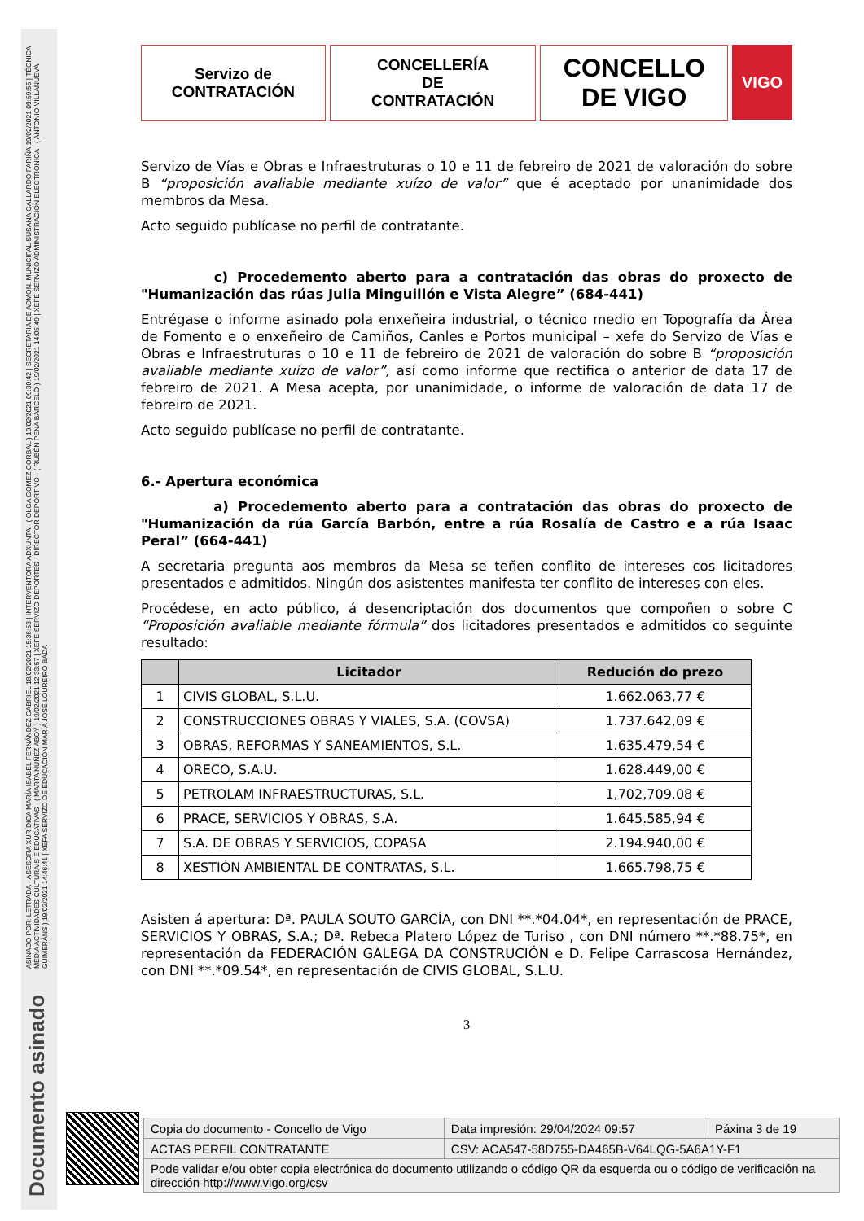ASINADO POR: LETRADA - ASESORA XURÍDICA MARÍA ISABEL FERNÁNDEZ GABRIEL 18/02/2021 15:36:53 | INTERVENTORA ADXUNTA - ( OLGA GOMEZ CORBAL ) 19/02/2021 09:30:42 | SECRETARIA DE ADMON. MUNICIPAL SUSANA GALLARDO FARIÑA 19/02/2021 09:59:55 | TÉCNICA MEDIA ACTIVIDADES CULTURAIS E EDUCATIVAS - ( MARTA NUÑEZ ABOY ) 19/02/2021 12:33:57 | XEFE SERVIZO DEPORTES - DIRECTOR DEPORTIVO - ( RUBÉN PENA BARCELÓ ) 19/02/2021 14:05:49 | XEFE SERVIZO ADMINISTRACIÓN ELECTRÓNICA - ( ANTONIO VILLANUEVA GUIMERÁNS ) 19/02/2021 14:46:41 | XEFA SERVIZO DE EDUCACIÓN MARÍA JOSÉ LOUREIRO BADA
Documento asinado
Servizo de
CONTRATACIÓN
CONCELLERÍA
DE
CONTRATACIÓN
CONCELLO
DE VIGO
VIGO
Servizo de Vías e Obras e Infraestruturas o 10 e 11 de febreiro de 2021 de valoración do sobre B “proposición avaliable mediante xuízo de valor” que é aceptado por unanimidade dos membros da Mesa.
Acto seguido publícase no perfil de contratante.
c) Procedemento aberto para a contratación das obras do proxecto de "Humanización das rúas Julia Minguillón e Vista Alegre” (684-441)
Entrégase o informe asinado pola enxeñeira industrial, o técnico medio en Topografía da Área de Fomento e o enxeñeiro de Camiños, Canles e Portos municipal – xefe do Servizo de Vías e Obras e Infraestruturas o 10 e 11 de febreiro de 2021 de valoración do sobre B “proposición avaliable mediante xuízo de valor”, así como informe que rectifica o anterior de data 17 de febreiro de 2021. A Mesa acepta, por unanimidade, o informe de valoración de data 17 de febreiro de 2021.
Acto seguido publícase no perfil de contratante.
6.- Apertura económica
a) Procedemento aberto para a contratación das obras do proxecto de "Humanización da rúa García Barbón, entre a rúa Rosalía de Castro e a rúa Isaac Peral” (664-441)
A secretaria pregunta aos membros da Mesa se teñen conflito de intereses cos licitadores presentados e admitidos. Ningún dos asistentes manifesta ter conflito de intereses con eles.
Procédese, en acto público, á desencriptación dos documentos que compoñen o sobre C “Proposición avaliable mediante fórmula” dos licitadores presentados e admitidos co seguinte resultado:
| | Licitador | Redución do prezo |
| --- | --- | --- |
| 1 | CIVIS GLOBAL, S.L.U. | 1.662.063,77 € |
| 2 | CONSTRUCCIONES OBRAS Y VIALES, S.A. (COVSA) | 1.737.642,09 € |
| 3 | OBRAS, REFORMAS Y SANEAMIENTOS, S.L. | 1.635.479,54 € |
| 4 | ORECO, S.A.U. | 1.628.449,00 € |
| 5 | PETROLAM INFRAESTRUCTURAS, S.L. | 1,702,709.08 € |
| 6 | PRACE, SERVICIOS Y OBRAS, S.A. | 1.645.585,94 € |
| 7 | S.A. DE OBRAS Y SERVICIOS, COPASA | 2.194.940,00 € |
| 8 | XESTIÓN AMBIENTAL DE CONTRATAS, S.L. | 1.665.798,75 € |
Asisten á apertura: Dª. PAULA SOUTO GARCÍA, con DNI **.*04.04*, en representación de PRACE, SERVICIOS Y OBRAS, S.A.; Dª. Rebeca Platero López de Turiso , con DNI número **.*88.75*, en representación da FEDERACIÓN GALEGA DA CONSTRUCIÓN e D. Felipe Carrascosa Hernández, con DNI **.*09.54*, en representación de CIVIS GLOBAL, S.L.U.
3
| Copia do documento - Concello de Vigo | Data impresión: 29/04/2024 09:57 | Páxina 3 de 19 |
| ACTAS PERFIL CONTRATANTE | CSV: ACA547-58D755-DA465B-V64LQG-5A6A1Y-F1 | |
| Pode validar e/ou obter copia electrónica do documento utilizando o código QR da esquerda ou o código de verificación na dirección http://www.vigo.org/csv | | |